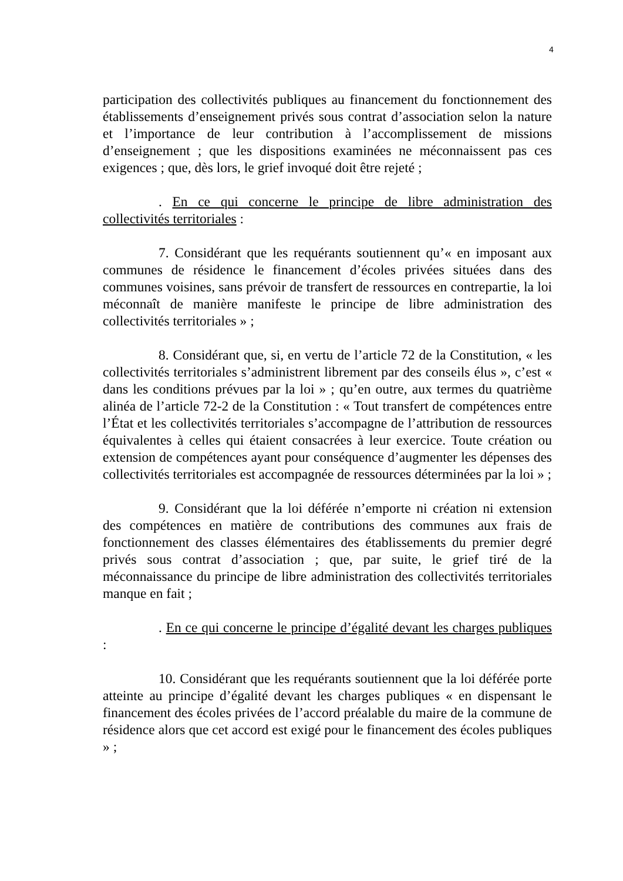4
participation des collectivités publiques au financement du fonctionnement des établissements d’enseignement privés sous contrat d’association selon la nature et l’importance de leur contribution à l’accomplissement de missions d’enseignement ; que les dispositions examinées ne méconnaissent pas ces exigences ; que, dès lors, le grief invoqué doit être rejeté ;
. En ce qui concerne le principe de libre administration des collectivités territoriales :
7. Considérant que les requérants soutiennent qu’« en imposant aux communes de résidence le financement d’écoles privées situées dans des communes voisines, sans prévoir de transfert de ressources en contrepartie, la loi méconnaît de manière manifeste le principe de libre administration des collectivités territoriales » ;
8. Considérant que, si, en vertu de l’article 72 de la Constitution, « les collectivités territoriales s’administrent librement par des conseils élus », c’est « dans les conditions prévues par la loi » ; qu’en outre, aux termes du quatrième alinéa de l’article 72-2 de la Constitution : « Tout transfert de compétences entre l’État et les collectivités territoriales s’accompagne de l’attribution de ressources équivalentes à celles qui étaient consacrées à leur exercice. Toute création ou extension de compétences ayant pour conséquence d’augmenter les dépenses des collectivités territoriales est accompagnée de ressources déterminées par la loi » ;
9. Considérant que la loi déférée n’emporte ni création ni extension des compétences en matière de contributions des communes aux frais de fonctionnement des classes élémentaires des établissements du premier degré privés sous contrat d’association ; que, par suite, le grief tiré de la méconnaissance du principe de libre administration des collectivités territoriales manque en fait ;
. En ce qui concerne le principe d’égalité devant les charges publiques :
10. Considérant que les requérants soutiennent que la loi déférée porte atteinte au principe d’égalité devant les charges publiques « en dispensant le financement des écoles privées de l’accord préalable du maire de la commune de résidence alors que cet accord est exigé pour le financement des écoles publiques » ;